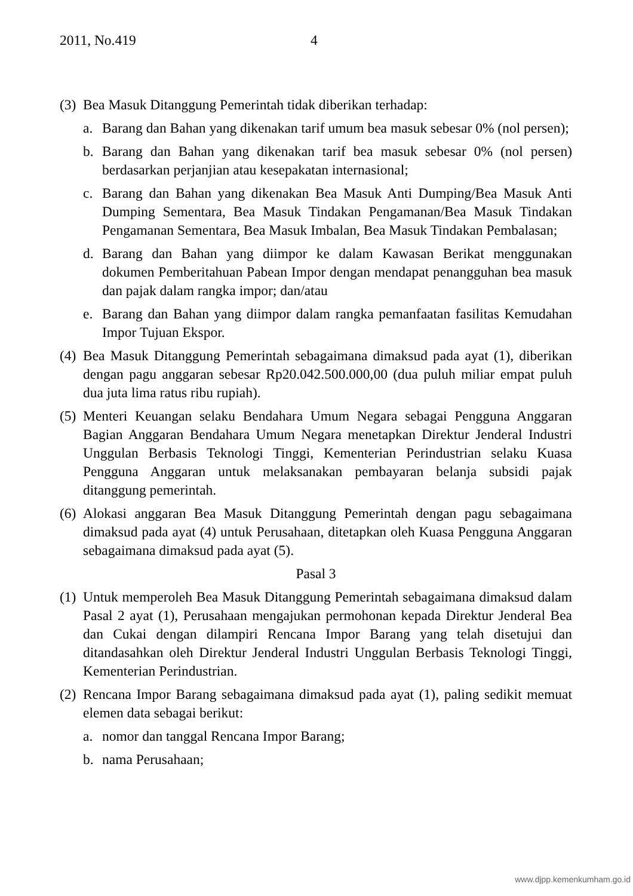2011, No.419 4
(3)
Bea Masuk Ditanggung Pemerintah tidak diberikan terhadap:
a. Barang dan Bahan yang dikenakan tarif umum bea masuk sebesar 0% (nol persen);
b. Barang dan Bahan yang dikenakan tarif bea masuk sebesar 0% (nol persen) berdasarkan perjanjian atau kesepakatan internasional;
c. Barang dan Bahan yang dikenakan Bea Masuk Anti Dumping/Bea Masuk Anti Dumping Sementara, Bea Masuk Tindakan Pengamanan/Bea Masuk Tindakan Pengamanan Sementara, Bea Masuk Imbalan, Bea Masuk Tindakan Pembalasan;
d. Barang dan Bahan yang diimpor ke dalam Kawasan Berikat menggunakan dokumen Pemberitahuan Pabean Impor dengan mendapat penangguhan bea masuk dan pajak dalam rangka impor; dan/atau
e. Barang dan Bahan yang diimpor dalam rangka pemanfaatan fasilitas Kemudahan Impor Tujuan Ekspor.
(4)
Bea Masuk Ditanggung Pemerintah sebagaimana dimaksud pada ayat (1), diberikan dengan pagu anggaran sebesar Rp20.042.500.000,00 (dua puluh miliar empat puluh dua juta lima ratus ribu rupiah).
(5)
Menteri Keuangan selaku Bendahara Umum Negara sebagai Pengguna Anggaran Bagian Anggaran Bendahara Umum Negara menetapkan Direktur Jenderal Industri Unggulan Berbasis Teknologi Tinggi, Kementerian Perindustrian selaku Kuasa Pengguna Anggaran untuk melaksanakan pembayaran belanja subsidi pajak ditanggung pemerintah.
(6)
Alokasi anggaran Bea Masuk Ditanggung Pemerintah dengan pagu sebagaimana dimaksud pada ayat (4) untuk Perusahaan, ditetapkan oleh Kuasa Pengguna Anggaran sebagaimana dimaksud pada ayat (5).
Pasal 3
(1)
Untuk memperoleh Bea Masuk Ditanggung Pemerintah sebagaimana dimaksud dalam Pasal 2 ayat (1), Perusahaan mengajukan permohonan kepada Direktur Jenderal Bea dan Cukai dengan dilampiri Rencana Impor Barang yang telah disetujui dan ditandasahkan oleh Direktur Jenderal Industri Unggulan Berbasis Teknologi Tinggi, Kementerian Perindustrian.
(2)
Rencana Impor Barang sebagaimana dimaksud pada ayat (1), paling sedikit memuat elemen data sebagai berikut:
a. nomor dan tanggal Rencana Impor Barang;
b. nama Perusahaan;
www.djpp.kemenkumham.go.id